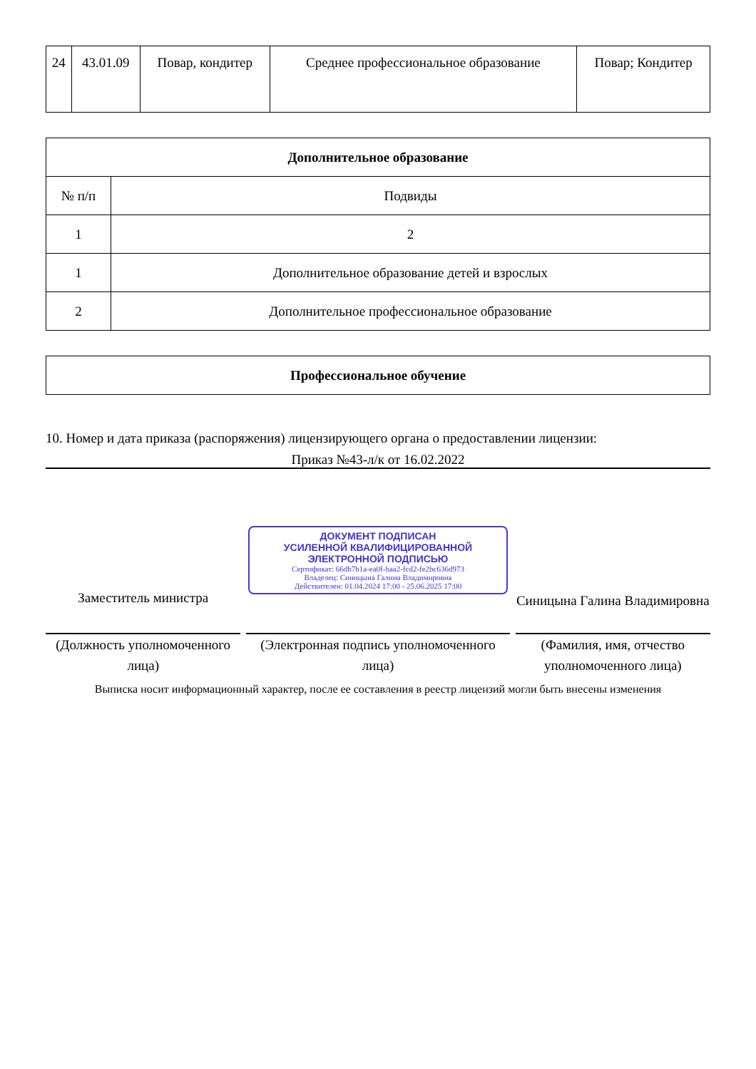| 24 | 43.01.09 | Повар, кондитер | Среднее профессиональное образование | Повар; Кондитер |
| Дополнительное образование | |
| --- | --- |
| № п/п | Подвиды |
| 1 | 2 |
| 1 | Дополнительное образование детей и взрослых |
| 2 | Дополнительное профессиональное образование |
| Профессиональное обучение |
| --- |
10. Номер и дата приказа (распоряжения) лицензирующего органа о предоставлении лицензии:
Приказ №43-л/к от 16.02.2022
Заместитель министра
(Должность уполномоченного лица)
ДОКУМЕНТ ПОДПИСАН
УСИЛЕННОЙ КВАЛИФИЦИРОВАННОЙ
ЭЛЕКТРОННОЙ ПОДПИСЬЮ
Сертификат: 66db7b1a-ea0f-baa2-fcd2-fe2bc636d973
Владелец: Синицына Галина Владимировна
Действителен: 01.04.2024 17:00 - 25.06.2025 17:00
(Электронная подпись уполномоченного лица)
Синицына Галина Владимировна
(Фамилия, имя, отчество уполномоченного лица)
Выписка носит информационный характер, после ее составления в реестр лицензий могли быть внесены изменения